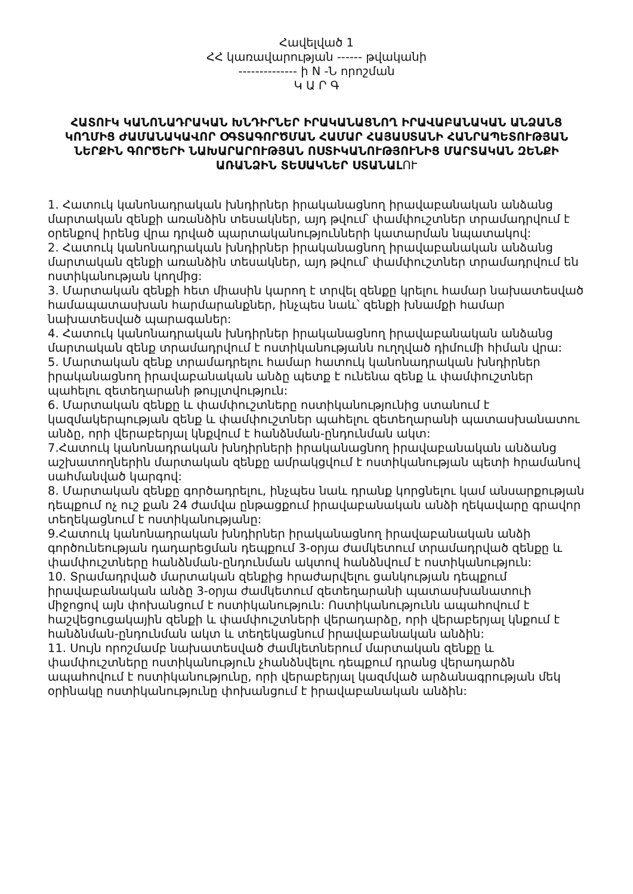Հավելված 1
ՀՀ կառավարության ------ թվականի
-------------- ի N -Ն որոշման
Կ Ա Ր Գ
ՀԱՏՈՒԿ ԿԱՆՈՆԱԴՐԱԿԱՆ ԽՆԴԻՐՆԵՐ ԻՐԱԿԱՆԱՑՆՈՂ ԻՐԱՎԱԲԱՆԱԿԱՆ ԱՆՁԱՆՑ ԿՈՂՄԻՑ ԺԱՄԱՆԱԿԱՎՈՐ ՕԳՏԱԳՈՐԾՄԱՆ ՀԱՄԱՐ ՀԱՅԱՍՏԱՆԻ ՀԱՆՐԱՊԵՏՈՒԹՅԱՆ ՆԵՐՔԻՆ ԳՈՐԾԵՐԻ ՆԱԽԱՐԱՐՈՒԹՅԱՆ ՈՍՏԻԿԱՆՈՒԹՅՈՒՆԻՑ ՄԱՐՏԱԿԱՆ ԶԵՆՔԻ ԱՌԱՆՁԻՆ ՏԵՍԱԿՆԵՐ ՍՏԱՆԱԼՈՒ
1. Հատուկ կանոնադրական խնդիրներ իրականացնող իրավաբանական անձանց մարտական զենքի առանձին տեսակներ, այդ թվում՝ փամփուշտներ տրամադրվում է օրենքով իրենց վրա դրված պարտականությունների կատարման նպատակով:
2. Հատուկ կանոնադրական խնդիրներ իրականացնող իրավաբանական անձանց մարտական զենքի առանձին տեսակներ, այդ թվում՝ փամփուշտներ տրամադրվում են ոստիկանության կողմից:
3. Մարտական զենքի հետ միասին կարող է տրվել զենքը կրելու համար նախատեսված համապատասխան հարմարանքներ, ինչպես նաև՝ զենքի խնամքի համար նախատեսված պարագաներ:
4. Հատուկ կանոնադրական խնդիրներ իրականացնող իրավաբանական անձանց մարտական զենք տրամադրվում է ոստիկանությանն ուղղված դիմումի հիման վրա:
5. Մարտական զենք տրամադրելու համար հատուկ կանոնադրական խնդիրներ իրականացնող իրավաբանական անձը պետք է ունենա զենք և փամփուշտներ պահելու զետեղարանի թույլտվություն:
6. Մարտական զենքը և փամփուշտները ոստիկանությունից ստանում է կազմակերպության զենք և փամփուշտներ պահելու զետեղարանի պատասխանատու անձը, որի վերաբերյալ կնքվում է հանձնման-ընդունման ակտ:
7.Հատուկ կանոնադրական խնդիրների իրականացնող իրավաբանական անձանց աշխատողներին մարտական զենքը ամրակցվում է ոստիկանության պետի հրամանով սահմանված կարգով:
8. Մարտական զենքը գործադրելու, ինչպես նաև դրանք կորցնելու կամ անսարքության դեպքում ոչ ուշ քան 24 ժամվա ընթացքում իրավաբանական անձի ղեկավարը գրավոր տեղեկացնում է ոստիկանությանը:
9.Հատուկ կանոնադրական խնդիրներ իրականացնող իրավաբանական անձի գործունեության դադարեցման դեպքում 3-օրյա ժամկետում տրամադրված զենքը և փամփուշտները հանձնման-ընդունման ակտով հանձնվում է ոստիկանություն:
10. Տրամադրված մարտական զենքից հրաժարվելու ցանկության դեպքում իրավաբանական անձը 3-օրյա ժամկետում զետեղարանի պատասխանատուի միջոցով այն փոխանցում է ոստիկանություն: Ոստիկանությունն ապահովում է հաշվեցուցակային զենքի և փամփուշտների վերադարձը, որի վերաբերյալ կնքում է հանձնման-ընդունման ակտ և տեղեկացնում իրավաբանական անձին:
11. Սույն որոշմամբ նախատեսված ժամկետներում մարտական զենքը և փամփուշտները ոստիկանություն չհանձնվելու դեպքում դրանց վերադարձն ապահովում է ոստիկանությունը, որի վերաբերյալ կազմված արձանագրության մեկ օրինակը ոստիկանությունը փոխանցում է իրավաբանական անձին: